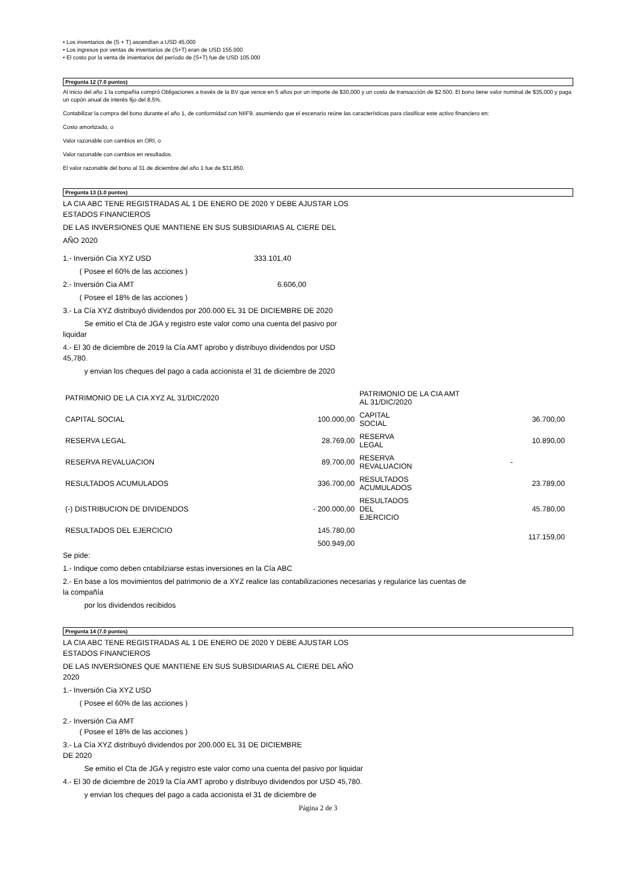• Los inventarios de (S + T) ascendían a USD 45.000
• Los ingresos por ventas de inventarios de (S+T) eran de USD 155.000
• El costo por la venta de inventarios del período de (S+T) fue de USD 105.000
Pregunta 12 (7.0 puntos)
Al inicio del año 1 la compañía compró Obligaciones a través de la BV que vence en 5 años por un importe de $30,000 y un costo de transacción de $2.500. El bono tiene valor nominal de $35,000 y paga un cupón anual de interés fijo del 8,5%.
Contabilizar la compra del bono durante el año 1, de conformidad con NIIF9, asumiendo que el escenario reúne las características para clasificar este activo financiero en:
Costo amortizado, o
Valor razonable con cambios en ORI, o
Valor razonable con cambios en resultados.
El valor razonable del bono al 31 de diciembre del año 1 fue de $31,850.
Pregunta 13 (1.0 puntos)
LA CIA ABC TENE REGISTRADAS AL 1 DE ENERO DE 2020 Y DEBE AJUSTAR LOS
ESTADOS FINANCIEROS
DE LAS INVERSIONES QUE MANTIENE EN SUS SUBSIDIARIAS AL CIERE DEL
AÑO 2020
1.- Inversión Cia XYZ USD 333.101,40
( Posee el 60% de las acciones )
2.- Inversión Cia AMT 6.606,00
( Posee el 18% de las acciones )
3.- La Cía XYZ distribuyó dividendos por 200.000 EL 31 DE DICIEMBRE DE 2020
Se emitio el Cta de JGA y registro este valor como una cuenta del pasivo por
liquidar
4.- El 30 de diciembre de 2019 la Cía AMT aprobo y distribuyo dividendos por USD
45,780.
y envian los cheques del pago a cada accionista el 31 de diciembre de 2020
| PATRIMONIO DE LA CIA XYZ AL 31/DIC/2020 | | PATRIMONIO DE LA CIA AMT AL 31/DIC/2020 | |
| CAPITAL SOCIAL | 100.000,00 | CAPITAL SOCIAL | 36.700,00 |
| RESERVA LEGAL | 28.769,00 | RESERVA LEGAL | 10.890,00 |
| RESERVA REVALUACION | 89.700,00 | RESERVA REVALUACION | - |
| RESULTADOS ACUMULADOS | 336.700,00 | RESULTADOS ACUMULADOS | 23.789,00 |
| (-) DISTRIBUCION DE DIVIDENDOS | - 200.000,00 | RESULTADOS DEL EJERCICIO | 45.780,00 |
| RESULTADOS DEL EJERCICIO | 145.780,00 | | 117.159,00 |
| | 500.949,00 | | |
Se pide:
1.- Indique como deben cntabilziarse estas inversiones en la Cía ABC
2.- En base a los movimientos del patrimonio de a XYZ realice las contabilizaciones necesarias y regularice las cuentas de
la compañía
por los dividendos recibidos
Pregunta 14 (7.0 puntos)
LA CIA ABC TENE REGISTRADAS AL 1 DE ENERO DE 2020 Y DEBE AJUSTAR LOS
ESTADOS FINANCIEROS
DE LAS INVERSIONES QUE MANTIENE EN SUS SUBSIDIARIAS AL CIERE DEL AÑO
2020
1.- Inversión Cia XYZ USD
( Posee el 60% de las acciones )
2.- Inversión Cia AMT
( Posee el 18% de las acciones )
3.- La Cía XYZ distribuyó dividendos por 200.000 EL 31 DE DICIEMBRE
DE 2020
Se emitio el Cta de JGA y registro este valor como una cuenta del pasivo por liquidar
4.- El 30 de diciembre de 2019 la Cía AMT aprobo y distribuyo dividendos por USD 45,780.
y envian los cheques del pago a cada accionista el 31 de diciembre de
Página 2 de 3